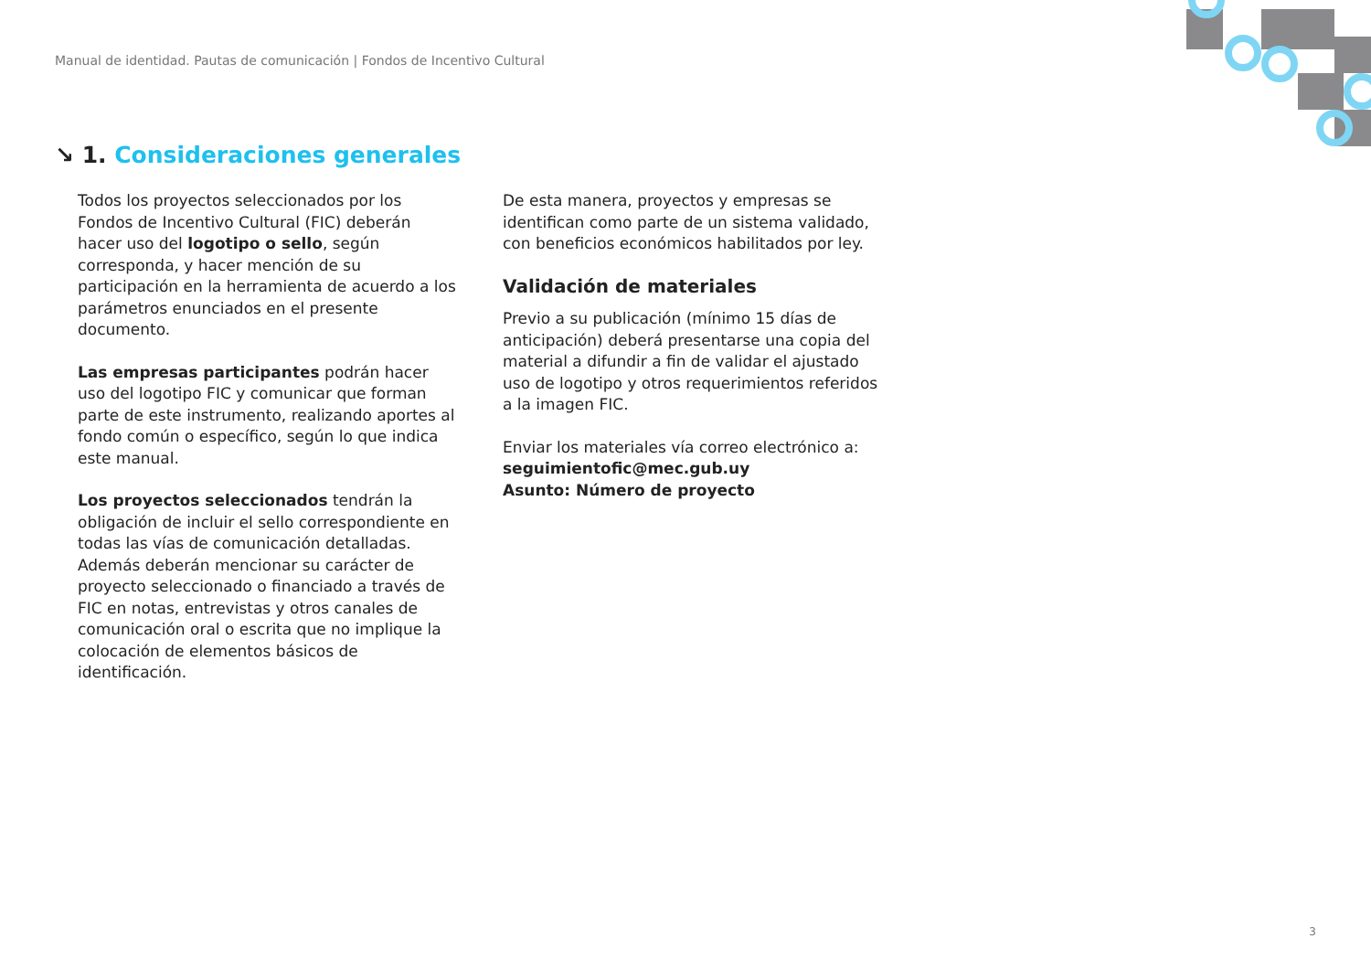Manual de identidad. Pautas de comunicación | Fondos de Incentivo Cultural
↘ 1. Consideraciones generales
Todos los proyectos seleccionados por los Fondos de Incentivo Cultural (FIC) deberán hacer uso del logotipo o sello, según corresponda, y hacer mención de su participación en la herramienta de acuerdo a los parámetros enunciados en el presente documento.
Las empresas participantes podrán hacer uso del logotipo FIC y comunicar que forman parte de este instrumento, realizando aportes al fondo común o específico, según lo que indica este manual.
Los proyectos seleccionados tendrán la obligación de incluir el sello correspondiente en todas las vías de comunicación detalladas. Además deberán mencionar su carácter de proyecto seleccionado o financiado a través de FIC en notas, entrevistas y otros canales de comunicación oral o escrita que no implique la colocación de elementos básicos de identificación.
De esta manera, proyectos y empresas se identifican como parte de un sistema validado, con beneficios económicos habilitados por ley.
Validación de materiales
Previo a su publicación (mínimo 15 días de anticipación) deberá presentarse una copia del material a difundir a fin de validar el ajustado uso de logotipo y otros requerimientos referidos a la imagen FIC.
Enviar los materiales vía correo electrónico a:
seguimientofic@mec.gub.uy
Asunto: Número de proyecto
3